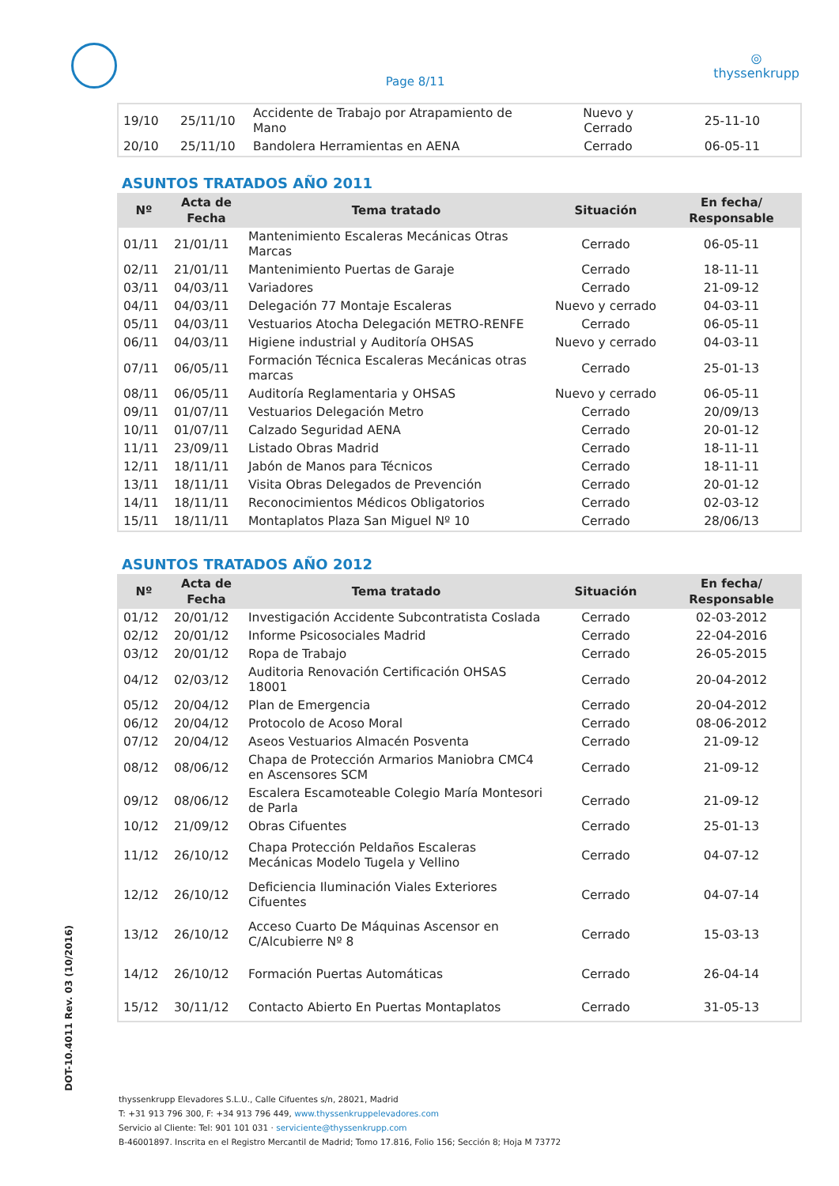Page 8/11
◎
thyssenkrupp
| 19/10 | 25/11/10 | Accidente de Trabajo por Atrapamiento de Mano | Nuevo y Cerrado | 25-11-10 |
| 20/10 | 25/11/10 | Bandolera Herramientas en AENA | Cerrado | 06-05-11 |
ASUNTOS TRATADOS AÑO 2011
| Nº | Acta de Fecha | Tema tratado | Situación | En fecha/ Responsable |
| --- | --- | --- | --- | --- |
| 01/11 | 21/01/11 | Mantenimiento Escaleras Mecánicas Otras Marcas | Cerrado | 06-05-11 |
| 02/11 | 21/01/11 | Mantenimiento Puertas de Garaje | Cerrado | 18-11-11 |
| 03/11 | 04/03/11 | Variadores | Cerrado | 21-09-12 |
| 04/11 | 04/03/11 | Delegación 77 Montaje Escaleras | Nuevo y cerrado | 04-03-11 |
| 05/11 | 04/03/11 | Vestuarios Atocha Delegación METRO-RENFE | Cerrado | 06-05-11 |
| 06/11 | 04/03/11 | Higiene industrial y Auditoría OHSAS | Nuevo y cerrado | 04-03-11 |
| 07/11 | 06/05/11 | Formación Técnica Escaleras Mecánicas otras marcas | Cerrado | 25-01-13 |
| 08/11 | 06/05/11 | Auditoría Reglamentaria y OHSAS | Nuevo y cerrado | 06-05-11 |
| 09/11 | 01/07/11 | Vestuarios Delegación Metro | Cerrado | 20/09/13 |
| 10/11 | 01/07/11 | Calzado Seguridad AENA | Cerrado | 20-01-12 |
| 11/11 | 23/09/11 | Listado Obras Madrid | Cerrado | 18-11-11 |
| 12/11 | 18/11/11 | Jabón de Manos para Técnicos | Cerrado | 18-11-11 |
| 13/11 | 18/11/11 | Visita Obras Delegados de Prevención | Cerrado | 20-01-12 |
| 14/11 | 18/11/11 | Reconocimientos Médicos Obligatorios | Cerrado | 02-03-12 |
| 15/11 | 18/11/11 | Montaplatos Plaza San Miguel Nº 10 | Cerrado | 28/06/13 |
ASUNTOS TRATADOS AÑO 2012
| Nº | Acta de Fecha | Tema tratado | Situación | En fecha/ Responsable |
| --- | --- | --- | --- | --- |
| 01/12 | 20/01/12 | Investigación Accidente Subcontratista Coslada | Cerrado | 02-03-2012 |
| 02/12 | 20/01/12 | Informe Psicosociales Madrid | Cerrado | 22-04-2016 |
| 03/12 | 20/01/12 | Ropa de Trabajo | Cerrado | 26-05-2015 |
| 04/12 | 02/03/12 | Auditoria Renovación Certificación OHSAS 18001 | Cerrado | 20-04-2012 |
| 05/12 | 20/04/12 | Plan de Emergencia | Cerrado | 20-04-2012 |
| 06/12 | 20/04/12 | Protocolo de Acoso Moral | Cerrado | 08-06-2012 |
| 07/12 | 20/04/12 | Aseos Vestuarios Almacén Posventa | Cerrado | 21-09-12 |
| 08/12 | 08/06/12 | Chapa de Protección Armarios Maniobra CMC4 en Ascensores SCM | Cerrado | 21-09-12 |
| 09/12 | 08/06/12 | Escalera Escamoteable Colegio María Montesori de Parla | Cerrado | 21-09-12 |
| 10/12 | 21/09/12 | Obras Cifuentes | Cerrado | 25-01-13 |
| 11/12 | 26/10/12 | Chapa Protección Peldaños Escaleras Mecánicas Modelo Tugela y Vellino | Cerrado | 04-07-12 |
| 12/12 | 26/10/12 | Deficiencia Iluminación Viales Exteriores Cifuentes | Cerrado | 04-07-14 |
| 13/12 | 26/10/12 | Acceso Cuarto De Máquinas Ascensor en C/Alcubierre Nº 8 | Cerrado | 15-03-13 |
| 14/12 | 26/10/12 | Formación Puertas Automáticas | Cerrado | 26-04-14 |
| 15/12 | 30/11/12 | Contacto Abierto En Puertas Montaplatos | Cerrado | 31-05-13 |
DOT-10.4011 Rev. 03 (10/2016)
thyssenkrupp Elevadores S.L.U., Calle Cifuentes s/n, 28021, Madrid
T: +31 913 796 300, F: +34 913 796 449, www.thyssenkruppelevadores.com
Servicio al Cliente: Tel: 901 101 031 · serviciente@thyssenkrupp.com
B-46001897. Inscrita en el Registro Mercantil de Madrid; Tomo 17.816, Folio 156; Sección 8; Hoja M 73772